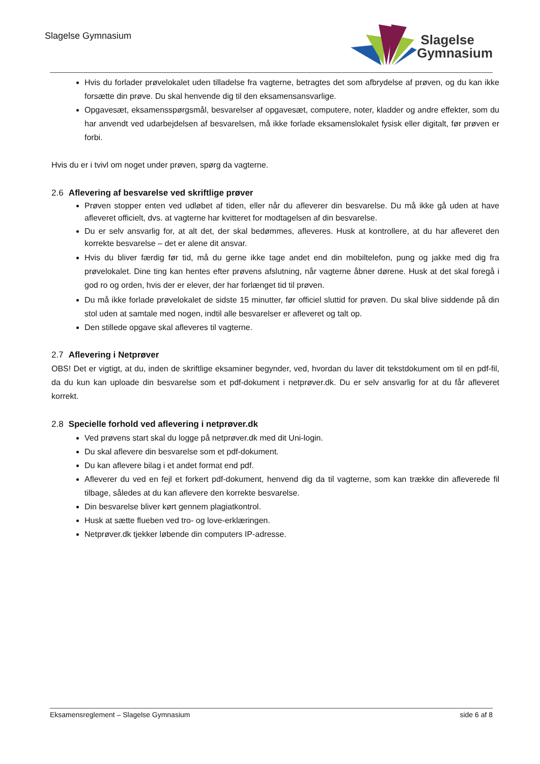Slagelse Gymnasium
Slagelse
Gymnasium
Hvis du forlader prøvelokalet uden tilladelse fra vagterne, betragtes det som afbrydelse af prøven, og du kan ikke forsætte din prøve. Du skal henvende dig til den eksamensansvarlige.
Opgavesæt, eksamensspørgsmål, besvarelser af opgavesæt, computere, noter, kladder og andre effekter, som du har anvendt ved udarbejdelsen af besvarelsen, må ikke forlade eksamenslokalet fysisk eller digitalt, før prøven er forbi.
Hvis du er i tvivl om noget under prøven, spørg da vagterne.
2.6 Aflevering af besvarelse ved skriftlige prøver
Prøven stopper enten ved udløbet af tiden, eller når du afleverer din besvarelse. Du må ikke gå uden at have afleveret officielt, dvs. at vagterne har kvitteret for modtagelsen af din besvarelse.
Du er selv ansvarlig for, at alt det, der skal bedømmes, afleveres. Husk at kontrollere, at du har afleveret den korrekte besvarelse – det er alene dit ansvar.
Hvis du bliver færdig før tid, må du gerne ikke tage andet end din mobiltelefon, pung og jakke med dig fra prøvelokalet. Dine ting kan hentes efter prøvens afslutning, når vagterne åbner dørene. Husk at det skal foregå i god ro og orden, hvis der er elever, der har forlænget tid til prøven.
Du må ikke forlade prøvelokalet de sidste 15 minutter, før officiel sluttid for prøven. Du skal blive siddende på din stol uden at samtale med nogen, indtil alle besvarelser er afleveret og talt op.
Den stillede opgave skal afleveres til vagterne.
2.7 Aflevering i Netprøver
OBS! Det er vigtigt, at du, inden de skriftlige eksaminer begynder, ved, hvordan du laver dit tekstdokument om til en pdf-fil, da du kun kan uploade din besvarelse som et pdf-dokument i netprøver.dk. Du er selv ansvarlig for at du får afleveret korrekt.
2.8 Specielle forhold ved aflevering i netprøver.dk
Ved prøvens start skal du logge på netprøver.dk med dit Uni-login.
Du skal aflevere din besvarelse som et pdf-dokument.
Du kan aflevere bilag i et andet format end pdf.
Afleverer du ved en fejl et forkert pdf-dokument, henvend dig da til vagterne, som kan trække din afleverede fil tilbage, således at du kan aflevere den korrekte besvarelse.
Din besvarelse bliver kørt gennem plagiatkontrol.
Husk at sætte flueben ved tro- og love-erklæringen.
Netprøver.dk tjekker løbende din computers IP-adresse.
Eksamensreglement – Slagelse Gymnasium side 6 af 8